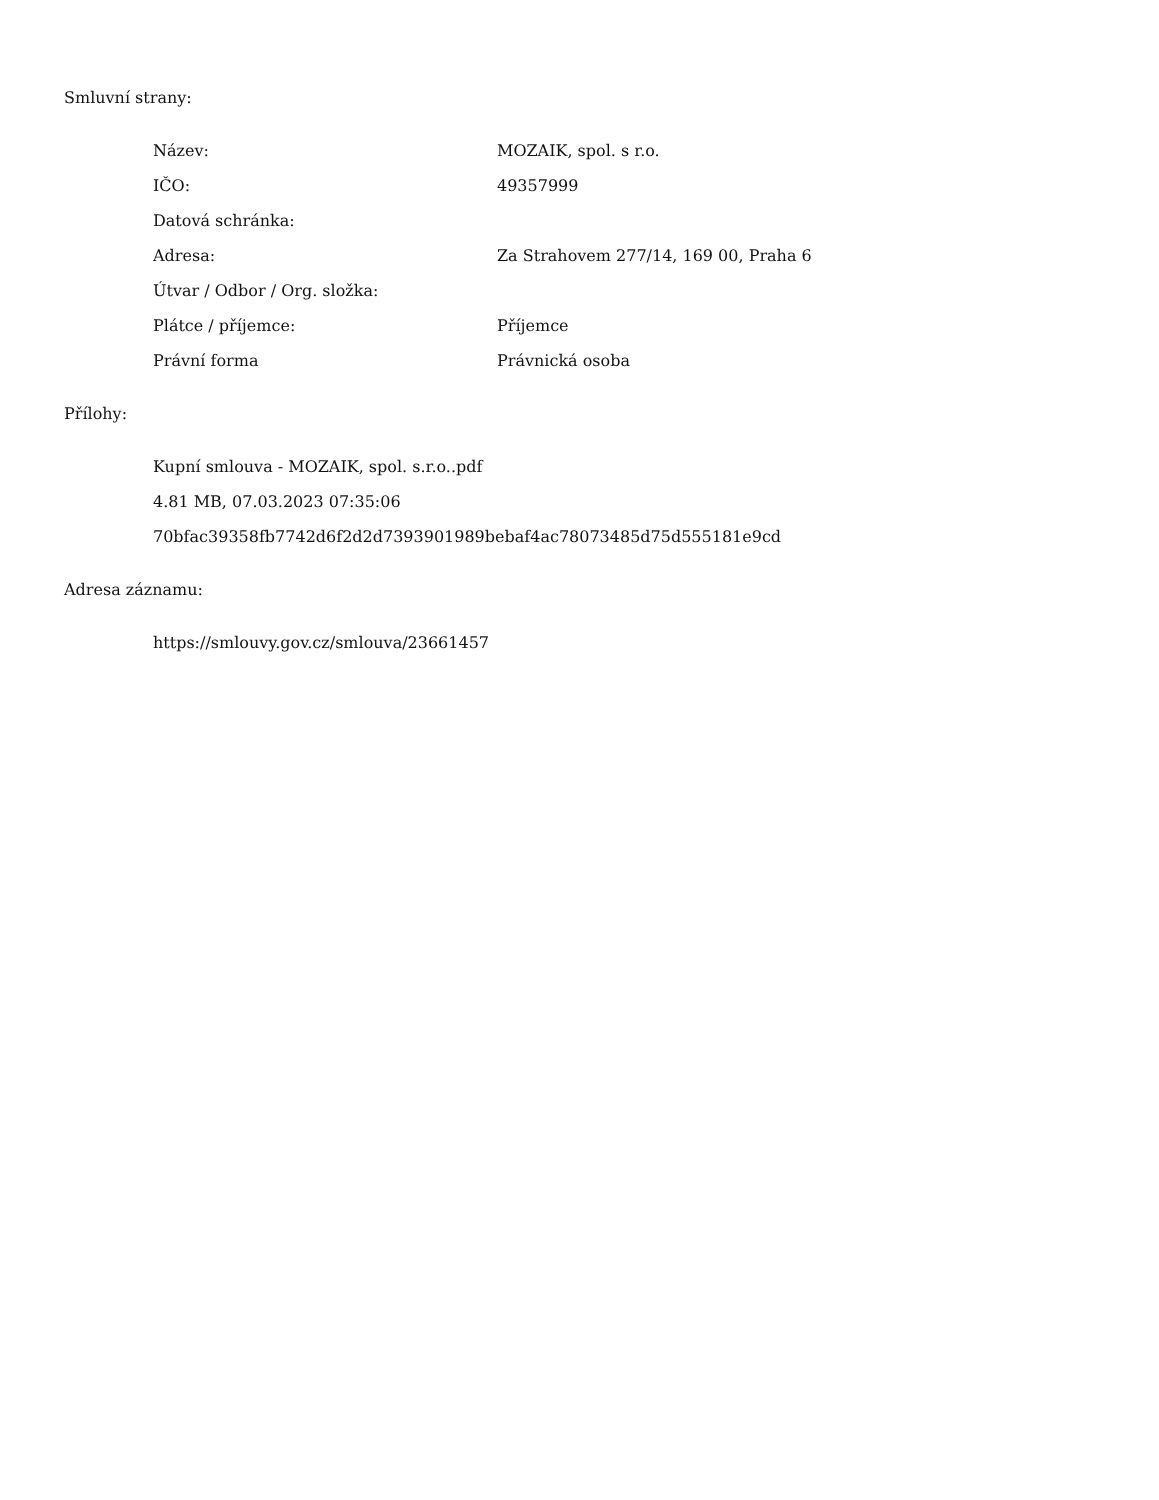Smluvní strany:
| Název: | MOZAIK, spol. s r.o. |
| IČO: | 49357999 |
| Datová schránka: | |
| Adresa: | Za Strahovem 277/14, 169 00, Praha 6 |
| Útvar / Odbor / Org. složka: | |
| Plátce / příjemce: | Příjemce |
| Právní forma | Právnická osoba |
Přílohy:
Kupní smlouva - MOZAIK, spol. s.r.o..pdf
4.81 MB, 07.03.2023 07:35:06
70bfac39358fb7742d6f2d2d7393901989bebaf4ac78073485d75d555181e9cd
Adresa záznamu:
https://smlouvy.gov.cz/smlouva/23661457